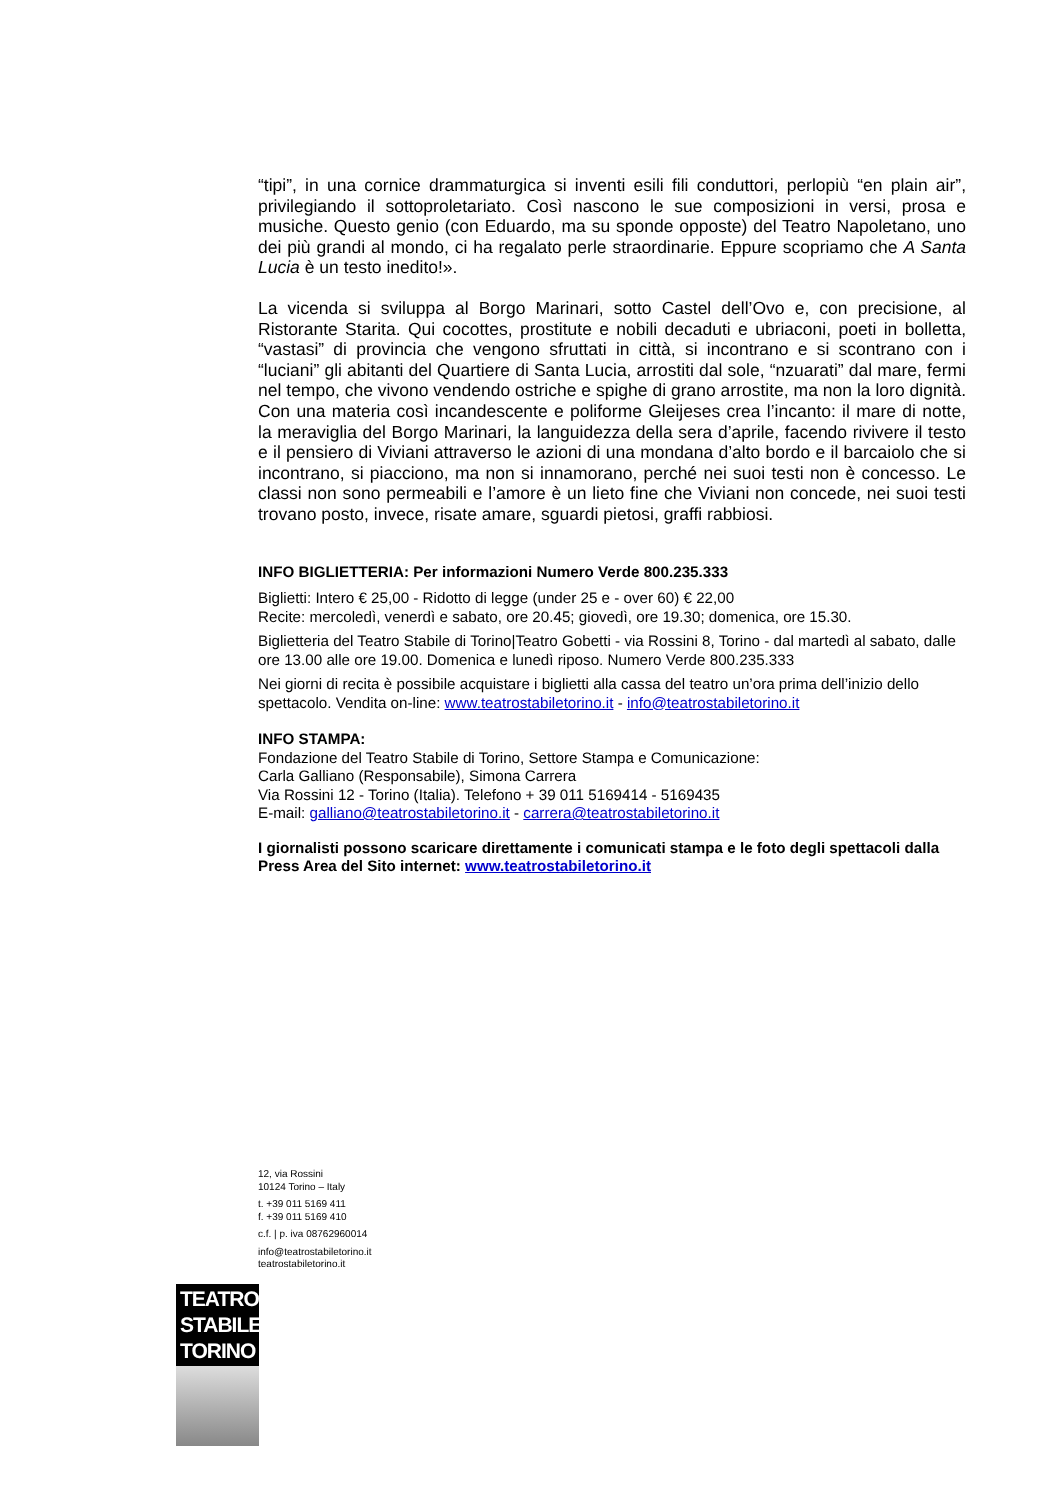“tipi”, in una cornice drammaturgica si inventi esili fili conduttori, perlopiù “en plain air”, privilegiando il sottoproletariato. Così nascono le sue composizioni in versi, prosa e musiche. Questo genio (con Eduardo, ma su sponde opposte) del Teatro Napoletano, uno dei più grandi al mondo, ci ha regalato perle straordinarie. Eppure scopriamo che A Santa Lucia è un testo inedito!».
La vicenda si sviluppa al Borgo Marinari, sotto Castel dell’Ovo e, con precisione, al Ristorante Starita. Qui cocottes, prostitute e nobili decaduti e ubriaconi, poeti in bolletta, “vastasi” di provincia che vengono sfruttati in città, si incontrano e si scontrano con i “luciani” gli abitanti del Quartiere di Santa Lucia, arrostiti dal sole, “nzuarati” dal mare, fermi nel tempo, che vivono vendendo ostriche e spighe di grano arrostite, ma non la loro dignità. Con una materia così incandescente e poliforme Gleijeses crea l’incanto: il mare di notte, la meraviglia del Borgo Marinari, la languidezza della sera d’aprile, facendo rivivere il testo e il pensiero di Viviani attraverso le azioni di una mondana d’alto bordo e il barcaiolo che si incontrano, si piacciono, ma non si innamorano, perché nei suoi testi non è concesso. Le classi non sono permeabili e l’amore è un lieto fine che Viviani non concede, nei suoi testi trovano posto, invece, risate amare, sguardi pietosi, graffi rabbiosi.
INFO BIGLIETTERIA: Per informazioni Numero Verde 800.235.333
Biglietti: Intero € 25,00 - Ridotto di legge (under 25 e - over 60) € 22,00
Recite: mercoledì, venerdì e sabato, ore 20.45; giovedì, ore 19.30; domenica, ore 15.30.
Biglietteria del Teatro Stabile di Torino|Teatro Gobetti - via Rossini 8, Torino - dal martedì al sabato, dalle ore 13.00 alle ore 19.00. Domenica e lunedì riposo. Numero Verde 800.235.333
Nei giorni di recita è possibile acquistare i biglietti alla cassa del teatro un’ora prima dell’inizio dello spettacolo. Vendita on-line: www.teatrostabiletorino.it - info@teatrostabiletorino.it
INFO STAMPA:
Fondazione del Teatro Stabile di Torino, Settore Stampa e Comunicazione:
Carla Galliano (Responsabile), Simona Carrera
Via Rossini 12 - Torino (Italia). Telefono + 39 011 5169414 - 5169435
E-mail: galliano@teatrostabiletorino.it - carrera@teatrostabiletorino.it
I giornalisti possono scaricare direttamente i comunicati stampa e le foto degli spettacoli dalla Press Area del Sito internet: www.teatrostabiletorino.it
12, via Rossini
10124 Torino – Italy
t. +39 011 5169 411
f. +39 011 5169 410
c.f. | p. iva 08762960014
info@teatrostabiletorino.it
teatrostabiletorino.it
TEATRO
STABILE
TORINO